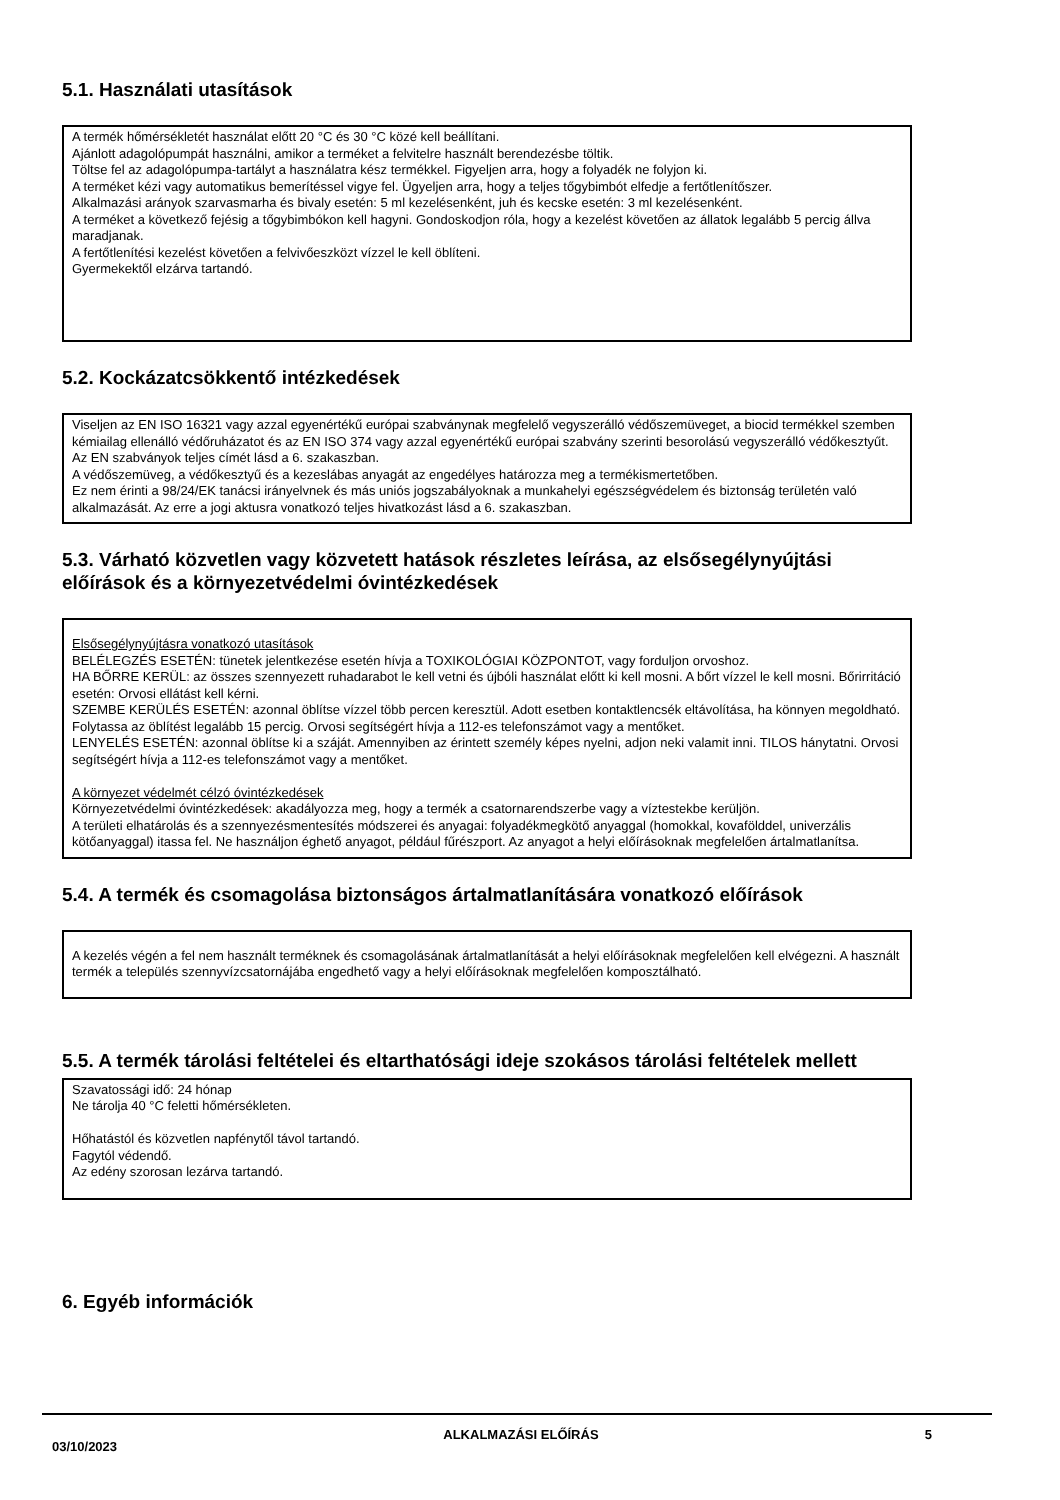5.1. Használati utasítások
A termék hőmérsékletét használat előtt 20 °C és 30 °C közé kell beállítani.
Ajánlott adagolópumpát használni, amikor a terméket a felvitelre használt berendezésbe töltik.
Töltse fel az adagolópumpa-tartályt a használatra kész termékkel. Figyeljen arra, hogy a folyadék ne folyjon ki.
A terméket kézi vagy automatikus bemerítéssel vigye fel. Ügyeljen arra, hogy a teljes tőgybimbót elfedje a fertőtlenítőszer.
Alkalmazási arányok szarvasmarha és bivaly esetén: 5 ml kezelésenként, juh és kecske esetén: 3 ml kezelésenként.
A terméket a következő fejésig a tőgybimbókon kell hagyni. Gondoskodjon róla, hogy a kezelést követően az állatok legalább 5 percig állva maradjanak.
A fertőtlenítési kezelést követően a felvivőeszközt vízzel le kell öblíteni.
Gyermekektől elzárva tartandó.
5.2. Kockázatcsökkentő intézkedések
Viseljen az EN ISO 16321 vagy azzal egyenértékű európai szabványnak megfelelő vegyszerálló védőszemüveget, a biocid termékkel szemben kémiailag ellenálló védőruházatot és az EN ISO 374 vagy azzal egyenértékű európai szabvány szerinti besorolású vegyszerálló védőkesztyűt. Az EN szabványok teljes címét lásd a 6. szakaszban.
A védőszemüveg, a védőkesztyű és a kezeslábas anyagát az engedélyes határozza meg a termékismertetőben.
Ez nem érinti a 98/24/EK tanácsi irányelvnek és más uniós jogszabályoknak a munkahelyi egészségvédelem és biztonság területén való alkalmazását. Az erre a jogi aktusra vonatkozó teljes hivatkozást lásd a 6. szakaszban.
5.3. Várható közvetlen vagy közvetett hatások részletes leírása, az elsősegélynyújtási előírások és a környezetvédelmi óvintézkedések
Elsősegélynyújtásra vonatkozó utasítások
BELÉLEGZÉS ESETÉN: tünetek jelentkezése esetén hívja a TOXIKOLÓGIAI KÖZPONTOT, vagy forduljon orvoshoz.
HA BŐRRE KERÜL: az összes szennyezett ruhadarabot le kell vetni és újbóli használat előtt ki kell mosni. A bőrt vízzel le kell mosni. Bőrirritáció esetén: Orvosi ellátást kell kérni.
SZEMBE KERÜLÉS ESETÉN: azonnal öblítse vízzel több percen keresztül. Adott esetben kontaktlencsék eltávolítása, ha könnyen megoldható. Folytassa az öblítést legalább 15 percig. Orvosi segítségért hívja a 112-es telefonszámot vagy a mentőket.
LENYELÉS ESETÉN: azonnal öblítse ki a száját. Amennyiben az érintett személy képes nyelni, adjon neki valamit inni. TILOS hánytatni. Orvosi segítségért hívja a 112-es telefonszámot vagy a mentőket.
A környezet védelmét célzó óvintézkedések
Környezetvédelmi óvintézkedések: akadályozza meg, hogy a termék a csatornarendszerbe vagy a víztestekbe kerüljön.
A területi elhatárolás és a szennyezésmentesítés módszerei és anyagai: folyadékmegkötő anyaggal (homokkal, kovafölddel, univerzális kötőanyaggal) itassa fel. Ne használjon éghető anyagot, például fűrészport. Az anyagot a helyi előírásoknak megfelelően ártalmatlanítsa.
5.4. A termék és csomagolása biztonságos ártalmatlanítására vonatkozó előírások
A kezelés végén a fel nem használt terméknek és csomagolásának ártalmatlanítását a helyi előírásoknak megfelelően kell elvégezni. A használt termék a település szennyvízcsatornájába engedhető vagy a helyi előírásoknak megfelelően komposztálható.
5.5. A termék tárolási feltételei és eltarthatósági ideje szokásos tárolási feltételek mellett
Szavatossági idő: 24 hónap
Ne tárolja 40 °C feletti hőmérsékleten.
Hőhatástól és közvetlen napfénytől távol tartandó.
Fagytól védendő.
Az edény szorosan lezárva tartandó.
6. Egyéb információk
03/10/2023 ALKALMAZÁSI ELŐÍRÁS 5